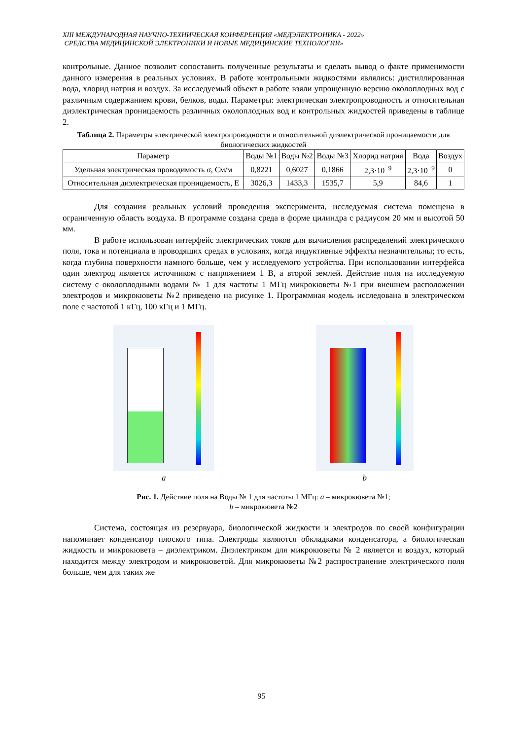XIII МЕЖДУНАРОДНАЯ НАУЧНО-ТЕХНИЧЕСКАЯ КОНФЕРЕНЦИЯ «МЕДЭЛЕКТРОНИКА - 2022»
СРЕДСТВА МЕДИЦИНСКОЙ ЭЛЕКТРОНИКИ И НОВЫЕ МЕДИЦИНСКИЕ ТЕХНОЛОГИИ»
контрольные. Данное позволит сопоставить полученные результаты и сделать вывод о факте применимости данного измерения в реальных условиях. В работе контрольными жидкостями являлись: дистиллированная вода, хлорид натрия и воздух. За исследуемый объект в работе взяли упрощенную версию околоплодных вод с различным содержанием крови, белков, воды. Параметры: электрическая электропроводность и относительная диэлектрическая проницаемость различных околоплодных вод и контрольных жидкостей приведены в таблице 2.
Таблица 2. Параметры электрической электропроводности и относительной диэлектрической проницаемости для биологических жидкостей
| Параметр | Воды №1 | Воды №2 | Воды №3 | Хлорид натрия | Вода | Воздух |
| --- | --- | --- | --- | --- | --- | --- |
| Удельная электрическая проводимость σ, См/м | 0,8221 | 0,6027 | 0,1866 | 2,3·10<sup>−9</sup> | 2,3·10<sup>−9</sup> | 0 |
| Относительная диэлектрическая проницаемость, Е | 3026,3 | 1433,3 | 1535,7 | 5,9 | 84,6 | 1 |
Для создания реальных условий проведения эксперимента, исследуемая система помещена в ограниченную область воздуха. В программе создана среда в форме цилиндра с радиусом 20 мм и высотой 50 мм.
В работе использован интерфейс электрических токов для вычисления распределений электрического поля, тока и потенциала в проводящих средах в условиях, когда индуктивные эффекты незначительны; то есть, когда глубина поверхности намного больше, чем у исследуемого устройства. При использовании интерфейса один электрод является источником с напряжением 1 В, а второй землей. Действие поля на исследуемую систему с околоплодными водами № 1 для частоты 1 МГц микрокюветы №1 при внешнем расположении электродов и микрокюветы №2 приведено на рисунке 1. Программная модель исследована в электрическом поле с частотой 1 кГц, 100 кГц и 1 МГц.
a b
Рис. 1. Действие поля на Воды № 1 для частоты 1 МГц: a – микрокювета №1;
b – микрокювета №2
Система, состоящая из резервуара, биологической жидкости и электродов по своей конфигурации напоминает конденсатор плоского типа. Электроды являются обкладками конденсатора, а биологическая жидкость и микрокювета – диэлектриком. Диэлектриком для микрокюветы № 2 является и воздух, который находится между электродом и микрокюветой. Для микрокюветы №2 распространение электрического поля больше, чем для таких же
95